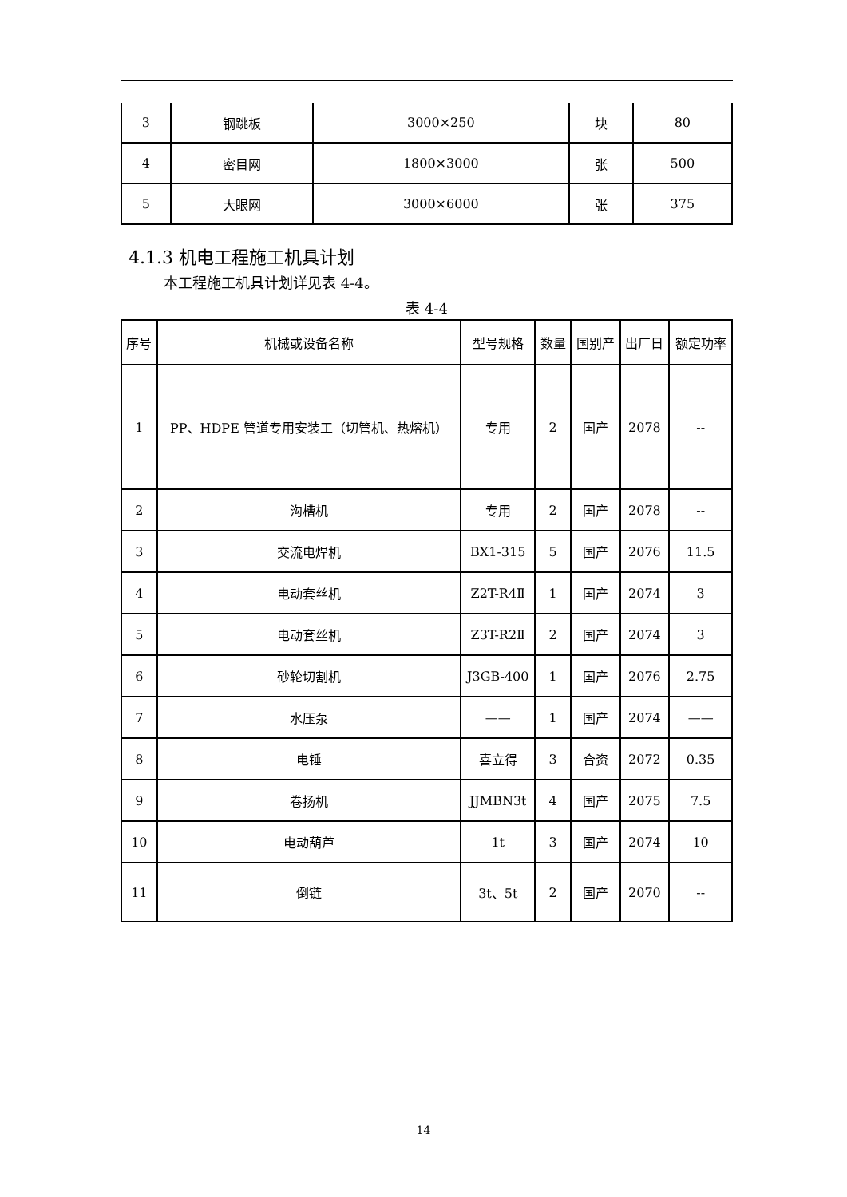| 3 | 钢跳板 | 3000×250 | 块 | 80 |
| 4 | 密目网 | 1800×3000 | 张 | 500 |
| 5 | 大眼网 | 3000×6000 | 张 | 375 |
4.1.3 机电工程施工机具计划
本工程施工机具计划详见表 4-4。
表 4-4
| 序号 | 机械或设备名称 | 型号规格 | 数量 | 国别产 | 出厂日 | 额定功率 |
| --- | --- | --- | --- | --- | --- | --- |
| 1 | PP、HDPE 管道专用安装工（切管机、热熔机） | 专用 | 2 | 国产 | 2078 | -- |
| 2 | 沟槽机 | 专用 | 2 | 国产 | 2078 | -- |
| 3 | 交流电焊机 | BX1-315 | 5 | 国产 | 2076 | 11.5 |
| 4 | 电动套丝机 | Z2T-R4Ⅱ | 1 | 国产 | 2074 | 3 |
| 5 | 电动套丝机 | Z3T-R2Ⅱ | 2 | 国产 | 2074 | 3 |
| 6 | 砂轮切割机 | J3GB-400 | 1 | 国产 | 2076 | 2.75 |
| 7 | 水压泵 | —— | 1 | 国产 | 2074 | —— |
| 8 | 电锤 | 喜立得 | 3 | 合资 | 2072 | 0.35 |
| 9 | 卷扬机 | JJMBN3t | 4 | 国产 | 2075 | 7.5 |
| 10 | 电动葫芦 | 1t | 3 | 国产 | 2074 | 10 |
| 11 | 倒链 | 3t、5t | 2 | 国产 | 2070 | -- |
14